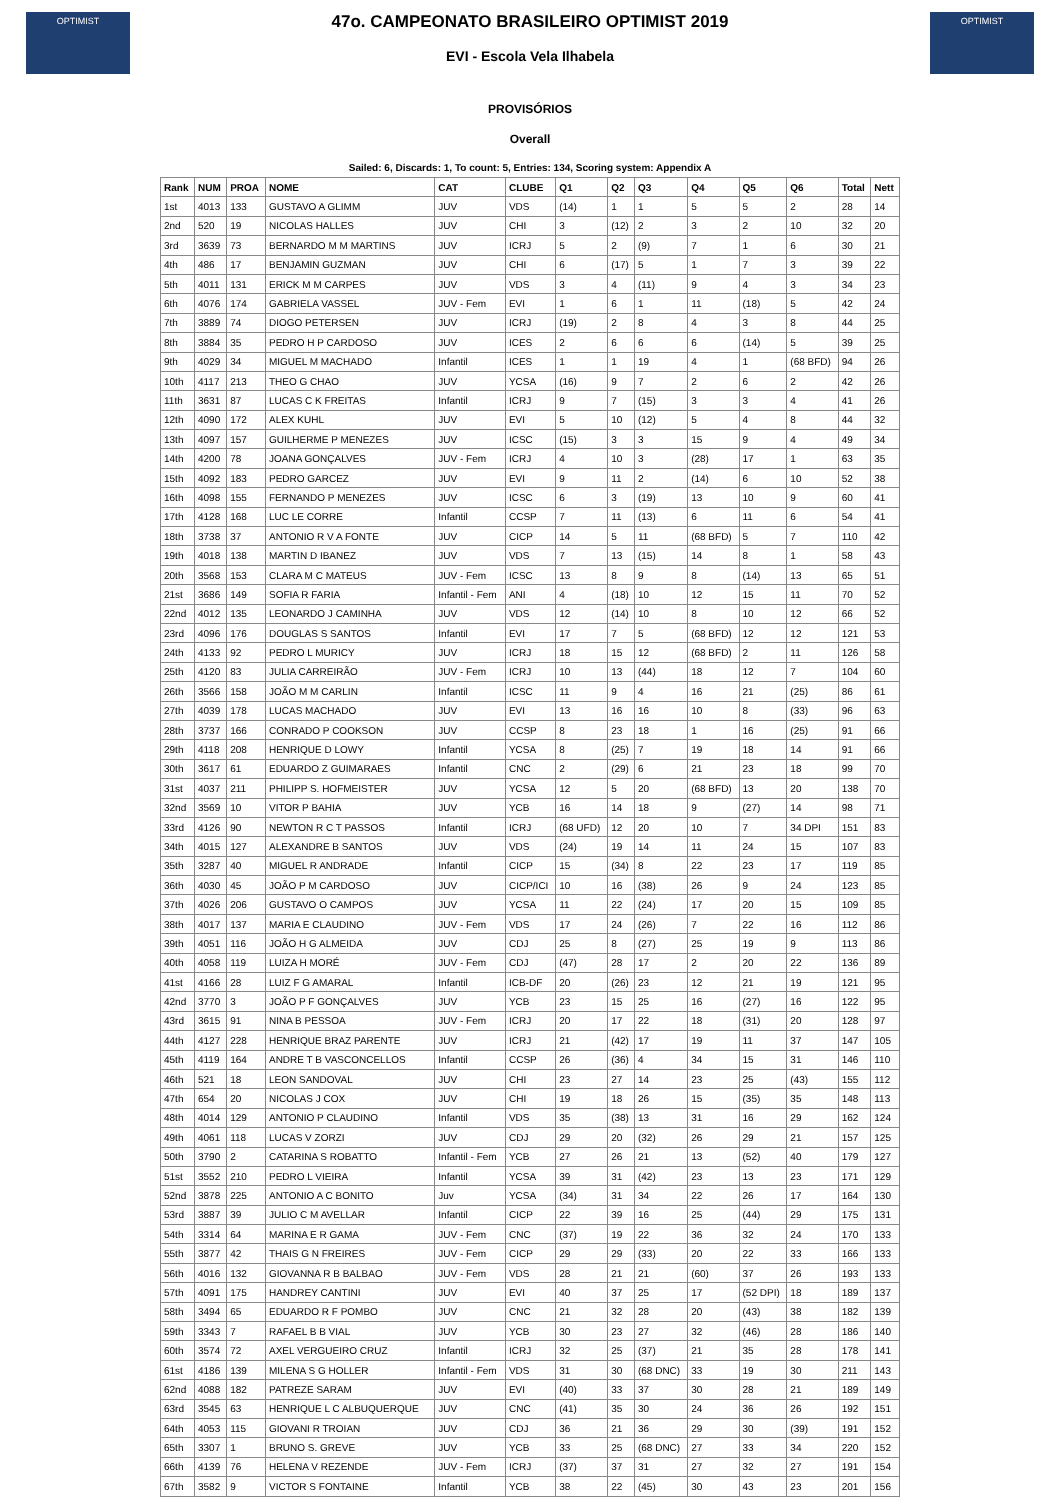OPTIMIST
47o. CAMPEONATO BRASILEIRO OPTIMIST 2019
EVI - Escola Vela Ilhabela
OPTIMIST
PROVISÓRIOS
Overall
Sailed: 6, Discards: 1, To count: 5, Entries: 134, Scoring system: Appendix A
| Rank | NUM | PROA | NOME | CAT | CLUBE | Q1 | Q2 | Q3 | Q4 | Q5 | Q6 | Total | Nett |
| --- | --- | --- | --- | --- | --- | --- | --- | --- | --- | --- | --- | --- | --- |
| 1st | 4013 | 133 | GUSTAVO A GLIMM | JUV | VDS | (14) | 1 | 1 | 5 | 5 | 2 | 28 | 14 |
| 2nd | 520 | 19 | NICOLAS HALLES | JUV | CHI | 3 | (12) | 2 | 3 | 2 | 10 | 32 | 20 |
| 3rd | 3639 | 73 | BERNARDO M M MARTINS | JUV | ICRJ | 5 | 2 | (9) | 7 | 1 | 6 | 30 | 21 |
| 4th | 486 | 17 | BENJAMIN GUZMAN | JUV | CHI | 6 | (17) | 5 | 1 | 7 | 3 | 39 | 22 |
| 5th | 4011 | 131 | ERICK M M CARPES | JUV | VDS | 3 | 4 | (11) | 9 | 4 | 3 | 34 | 23 |
| 6th | 4076 | 174 | GABRIELA VASSEL | JUV - Fem | EVI | 1 | 6 | 1 | 11 | (18) | 5 | 42 | 24 |
| 7th | 3889 | 74 | DIOGO PETERSEN | JUV | ICRJ | (19) | 2 | 8 | 4 | 3 | 8 | 44 | 25 |
| 8th | 3884 | 35 | PEDRO H P CARDOSO | JUV | ICES | 2 | 6 | 6 | 6 | (14) | 5 | 39 | 25 |
| 9th | 4029 | 34 | MIGUEL M MACHADO | Infantil | ICES | 1 | 1 | 19 | 4 | 1 | (68 BFD) | 94 | 26 |
| 10th | 4117 | 213 | THEO G CHAO | JUV | YCSA | (16) | 9 | 7 | 2 | 6 | 2 | 42 | 26 |
| 11th | 3631 | 87 | LUCAS C K FREITAS | Infantil | ICRJ | 9 | 7 | (15) | 3 | 3 | 4 | 41 | 26 |
| 12th | 4090 | 172 | ALEX KUHL | JUV | EVI | 5 | 10 | (12) | 5 | 4 | 8 | 44 | 32 |
| 13th | 4097 | 157 | GUILHERME P MENEZES | JUV | ICSC | (15) | 3 | 3 | 15 | 9 | 4 | 49 | 34 |
| 14th | 4200 | 78 | JOANA GONÇALVES | JUV - Fem | ICRJ | 4 | 10 | 3 | (28) | 17 | 1 | 63 | 35 |
| 15th | 4092 | 183 | PEDRO GARCEZ | JUV | EVI | 9 | 11 | 2 | (14) | 6 | 10 | 52 | 38 |
| 16th | 4098 | 155 | FERNANDO P MENEZES | JUV | ICSC | 6 | 3 | (19) | 13 | 10 | 9 | 60 | 41 |
| 17th | 4128 | 168 | LUC LE CORRE | Infantil | CCSP | 7 | 11 | (13) | 6 | 11 | 6 | 54 | 41 |
| 18th | 3738 | 37 | ANTONIO R V A FONTE | JUV | CICP | 14 | 5 | 11 | (68 BFD) | 5 | 7 | 110 | 42 |
| 19th | 4018 | 138 | MARTIN D IBANEZ | JUV | VDS | 7 | 13 | (15) | 14 | 8 | 1 | 58 | 43 |
| 20th | 3568 | 153 | CLARA M C MATEUS | JUV - Fem | ICSC | 13 | 8 | 9 | 8 | (14) | 13 | 65 | 51 |
| 21st | 3686 | 149 | SOFIA R FARIA | Infantil - Fem | ANI | 4 | (18) | 10 | 12 | 15 | 11 | 70 | 52 |
| 22nd | 4012 | 135 | LEONARDO J CAMINHA | JUV | VDS | 12 | (14) | 10 | 8 | 10 | 12 | 66 | 52 |
| 23rd | 4096 | 176 | DOUGLAS S SANTOS | Infantil | EVI | 17 | 7 | 5 | (68 BFD) | 12 | 12 | 121 | 53 |
| 24th | 4133 | 92 | PEDRO L MURICY | JUV | ICRJ | 18 | 15 | 12 | (68 BFD) | 2 | 11 | 126 | 58 |
| 25th | 4120 | 83 | JULIA CARREIRÃO | JUV - Fem | ICRJ | 10 | 13 | (44) | 18 | 12 | 7 | 104 | 60 |
| 26th | 3566 | 158 | JOÃO M M CARLIN | Infantil | ICSC | 11 | 9 | 4 | 16 | 21 | (25) | 86 | 61 |
| 27th | 4039 | 178 | LUCAS MACHADO | JUV | EVI | 13 | 16 | 16 | 10 | 8 | (33) | 96 | 63 |
| 28th | 3737 | 166 | CONRADO P COOKSON | JUV | CCSP | 8 | 23 | 18 | 1 | 16 | (25) | 91 | 66 |
| 29th | 4118 | 208 | HENRIQUE D LOWY | Infantil | YCSA | 8 | (25) | 7 | 19 | 18 | 14 | 91 | 66 |
| 30th | 3617 | 61 | EDUARDO Z GUIMARAES | Infantil | CNC | 2 | (29) | 6 | 21 | 23 | 18 | 99 | 70 |
| 31st | 4037 | 211 | PHILIPP S. HOFMEISTER | JUV | YCSA | 12 | 5 | 20 | (68 BFD) | 13 | 20 | 138 | 70 |
| 32nd | 3569 | 10 | VITOR P BAHIA | JUV | YCB | 16 | 14 | 18 | 9 | (27) | 14 | 98 | 71 |
| 33rd | 4126 | 90 | NEWTON R C T PASSOS | Infantil | ICRJ | (68 UFD) | 12 | 20 | 10 | 7 | 34 DPI | 151 | 83 |
| 34th | 4015 | 127 | ALEXANDRE B SANTOS | JUV | VDS | (24) | 19 | 14 | 11 | 24 | 15 | 107 | 83 |
| 35th | 3287 | 40 | MIGUEL R ANDRADE | Infantil | CICP | 15 | (34) | 8 | 22 | 23 | 17 | 119 | 85 |
| 36th | 4030 | 45 | JOÃO P M CARDOSO | JUV | CICP/ICI | 10 | 16 | (38) | 26 | 9 | 24 | 123 | 85 |
| 37th | 4026 | 206 | GUSTAVO O CAMPOS | JUV | YCSA | 11 | 22 | (24) | 17 | 20 | 15 | 109 | 85 |
| 38th | 4017 | 137 | MARIA E CLAUDINO | JUV - Fem | VDS | 17 | 24 | (26) | 7 | 22 | 16 | 112 | 86 |
| 39th | 4051 | 116 | JOÃO H G ALMEIDA | JUV | CDJ | 25 | 8 | (27) | 25 | 19 | 9 | 113 | 86 |
| 40th | 4058 | 119 | LUIZA H MORÉ | JUV - Fem | CDJ | (47) | 28 | 17 | 2 | 20 | 22 | 136 | 89 |
| 41st | 4166 | 28 | LUIZ F G AMARAL | Infantil | ICB-DF | 20 | (26) | 23 | 12 | 21 | 19 | 121 | 95 |
| 42nd | 3770 | 3 | JOÃO P F GONÇALVES | JUV | YCB | 23 | 15 | 25 | 16 | (27) | 16 | 122 | 95 |
| 43rd | 3615 | 91 | NINA B PESSOA | JUV - Fem | ICRJ | 20 | 17 | 22 | 18 | (31) | 20 | 128 | 97 |
| 44th | 4127 | 228 | HENRIQUE BRAZ PARENTE | JUV | ICRJ | 21 | (42) | 17 | 19 | 11 | 37 | 147 | 105 |
| 45th | 4119 | 164 | ANDRE T B VASCONCELLOS | Infantil | CCSP | 26 | (36) | 4 | 34 | 15 | 31 | 146 | 110 |
| 46th | 521 | 18 | LEON SANDOVAL | JUV | CHI | 23 | 27 | 14 | 23 | 25 | (43) | 155 | 112 |
| 47th | 654 | 20 | NICOLAS J COX | JUV | CHI | 19 | 18 | 26 | 15 | (35) | 35 | 148 | 113 |
| 48th | 4014 | 129 | ANTONIO P CLAUDINO | Infantil | VDS | 35 | (38) | 13 | 31 | 16 | 29 | 162 | 124 |
| 49th | 4061 | 118 | LUCAS V ZORZI | JUV | CDJ | 29 | 20 | (32) | 26 | 29 | 21 | 157 | 125 |
| 50th | 3790 | 2 | CATARINA S ROBATTO | Infantil - Fem | YCB | 27 | 26 | 21 | 13 | (52) | 40 | 179 | 127 |
| 51st | 3552 | 210 | PEDRO L VIEIRA | Infantil | YCSA | 39 | 31 | (42) | 23 | 13 | 23 | 171 | 129 |
| 52nd | 3878 | 225 | ANTONIO A C BONITO | Juv | YCSA | (34) | 31 | 34 | 22 | 26 | 17 | 164 | 130 |
| 53rd | 3887 | 39 | JULIO C M AVELLAR | Infantil | CICP | 22 | 39 | 16 | 25 | (44) | 29 | 175 | 131 |
| 54th | 3314 | 64 | MARINA E R GAMA | JUV - Fem | CNC | (37) | 19 | 22 | 36 | 32 | 24 | 170 | 133 |
| 55th | 3877 | 42 | THAIS G N FREIRES | JUV - Fem | CICP | 29 | 29 | (33) | 20 | 22 | 33 | 166 | 133 |
| 56th | 4016 | 132 | GIOVANNA R B BALBAO | JUV - Fem | VDS | 28 | 21 | 21 | (60) | 37 | 26 | 193 | 133 |
| 57th | 4091 | 175 | HANDREY CANTINI | JUV | EVI | 40 | 37 | 25 | 17 | (52 DPI) | 18 | 189 | 137 |
| 58th | 3494 | 65 | EDUARDO R F POMBO | JUV | CNC | 21 | 32 | 28 | 20 | (43) | 38 | 182 | 139 |
| 59th | 3343 | 7 | RAFAEL B B VIAL | JUV | YCB | 30 | 23 | 27 | 32 | (46) | 28 | 186 | 140 |
| 60th | 3574 | 72 | AXEL VERGUEIRO CRUZ | Infantil | ICRJ | 32 | 25 | (37) | 21 | 35 | 28 | 178 | 141 |
| 61st | 4186 | 139 | MILENA S G HOLLER | Infantil - Fem | VDS | 31 | 30 | (68 DNC) | 33 | 19 | 30 | 211 | 143 |
| 62nd | 4088 | 182 | PATREZE SARAM | JUV | EVI | (40) | 33 | 37 | 30 | 28 | 21 | 189 | 149 |
| 63rd | 3545 | 63 | HENRIQUE L C ALBUQUERQUE | JUV | CNC | (41) | 35 | 30 | 24 | 36 | 26 | 192 | 151 |
| 64th | 4053 | 115 | GIOVANI R TROIAN | JUV | CDJ | 36 | 21 | 36 | 29 | 30 | (39) | 191 | 152 |
| 65th | 3307 | 1 | BRUNO S. GREVE | JUV | YCB | 33 | 25 | (68 DNC) | 27 | 33 | 34 | 220 | 152 |
| 66th | 4139 | 76 | HELENA V REZENDE | JUV - Fem | ICRJ | (37) | 37 | 31 | 27 | 32 | 27 | 191 | 154 |
| 67th | 3582 | 9 | VICTOR S FONTAINE | Infantil | YCB | 38 | 22 | (45) | 30 | 43 | 23 | 201 | 156 |